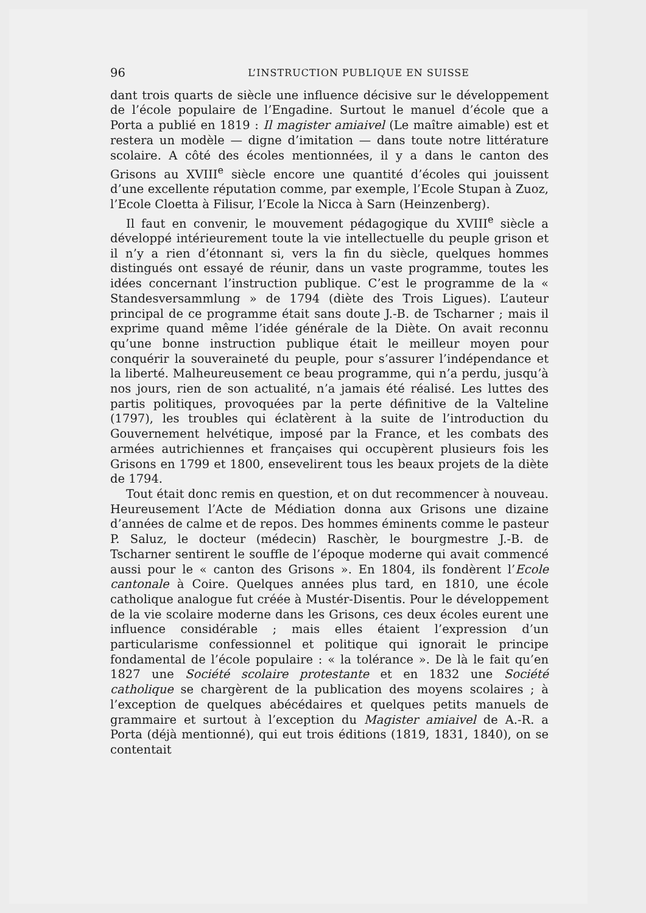96 L’INSTRUCTION PUBLIQUE EN SUISSE
dant trois quarts de siècle une influence décisive sur le développement de l’école populaire de l’Engadine. Surtout le manuel d’école que a Porta a publié en 1819 : Il magister amiaivel (Le maître aimable) est et restera un modèle — digne d’imitation — dans toute notre littérature scolaire. A côté des écoles mentionnées, il y a dans le canton des Grisons au XVIII<sup>e</sup> siècle encore une quantité d’écoles qui jouissent d’une excellente réputation comme, par exemple, l’Ecole Stupan à Zuoz, l’Ecole Cloetta à Filisur, l’Ecole la Nicca à Sarn (Heinzenberg).
Il faut en convenir, le mouvement pédagogique du XVIII<sup>e</sup> siècle a développé intérieurement toute la vie intellectuelle du peuple grison et il n’y a rien d’étonnant si, vers la fin du siècle, quelques hommes distingués ont essayé de réunir, dans un vaste programme, toutes les idées concernant l’instruction publique. C’est le programme de la « Standesversammlung » de 1794 (diète des Trois Ligues). L’auteur principal de ce programme était sans doute J.-B. de Tscharner ; mais il exprime quand même l’idée générale de la Diète. On avait reconnu qu’une bonne instruction publique était le meilleur moyen pour conquérir la souveraineté du peuple, pour s’assurer l’indépendance et la liberté. Malheureusement ce beau programme, qui n’a perdu, jusqu’à nos jours, rien de son actualité, n’a jamais été réalisé. Les luttes des partis politiques, provoquées par la perte définitive de la Valteline (1797), les troubles qui éclatèrent à la suite de l’introduction du Gouvernement helvétique, imposé par la France, et les combats des armées autrichiennes et françaises qui occupèrent plusieurs fois les Grisons en 1799 et 1800, ensevelirent tous les beaux projets de la diète de 1794.
Tout était donc remis en question, et on dut recommencer à nouveau. Heureusement l’Acte de Médiation donna aux Grisons une dizaine d’années de calme et de repos. Des hommes éminents comme le pasteur P. Saluz, le docteur (médecin) Raschèr, le bourgmestre J.-B. de Tscharner sentirent le souffle de l’époque moderne qui avait commencé aussi pour le « canton des Grisons ». En 1804, ils fondèrent l’Ecole cantonale à Coire. Quelques années plus tard, en 1810, une école catholique analogue fut créée à Mustér-Disentis. Pour le développement de la vie scolaire moderne dans les Grisons, ces deux écoles eurent une influence considérable ; mais elles étaient l’expression d’un particularisme confessionnel et politique qui ignorait le principe fondamental de l’école populaire : « la tolérance ». De là le fait qu’en 1827 une Société scolaire protestante et en 1832 une Société catholique se chargèrent de la publication des moyens scolaires ; à l’exception de quelques abécédaires et quelques petits manuels de grammaire et surtout à l’exception du Magister amiaivel de A.-R. a Porta (déjà mentionné), qui eut trois éditions (1819, 1831, 1840), on se contentait